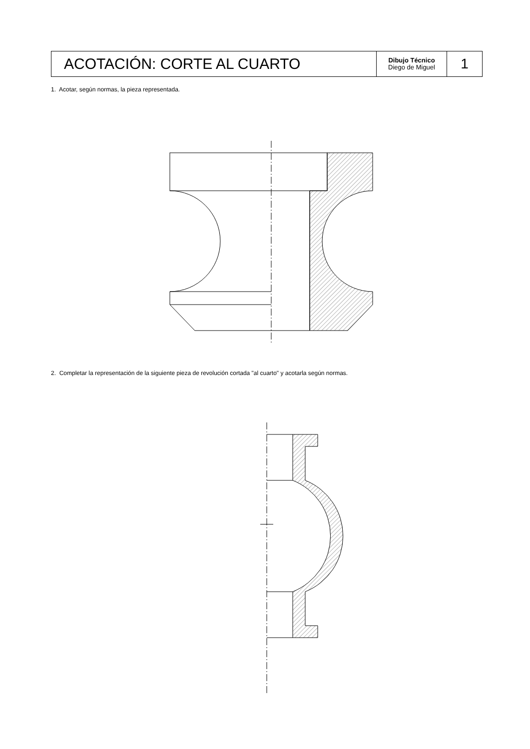| ACOTACIÓN: CORTE AL CUARTO | Dibujo Técnico Diego de Miguel | 1 |
1. Acotar, según normas, la pieza representada.
2. Completar la representación de la siguiente pieza de revolución cortada "al cuarto" y acotarla según normas.